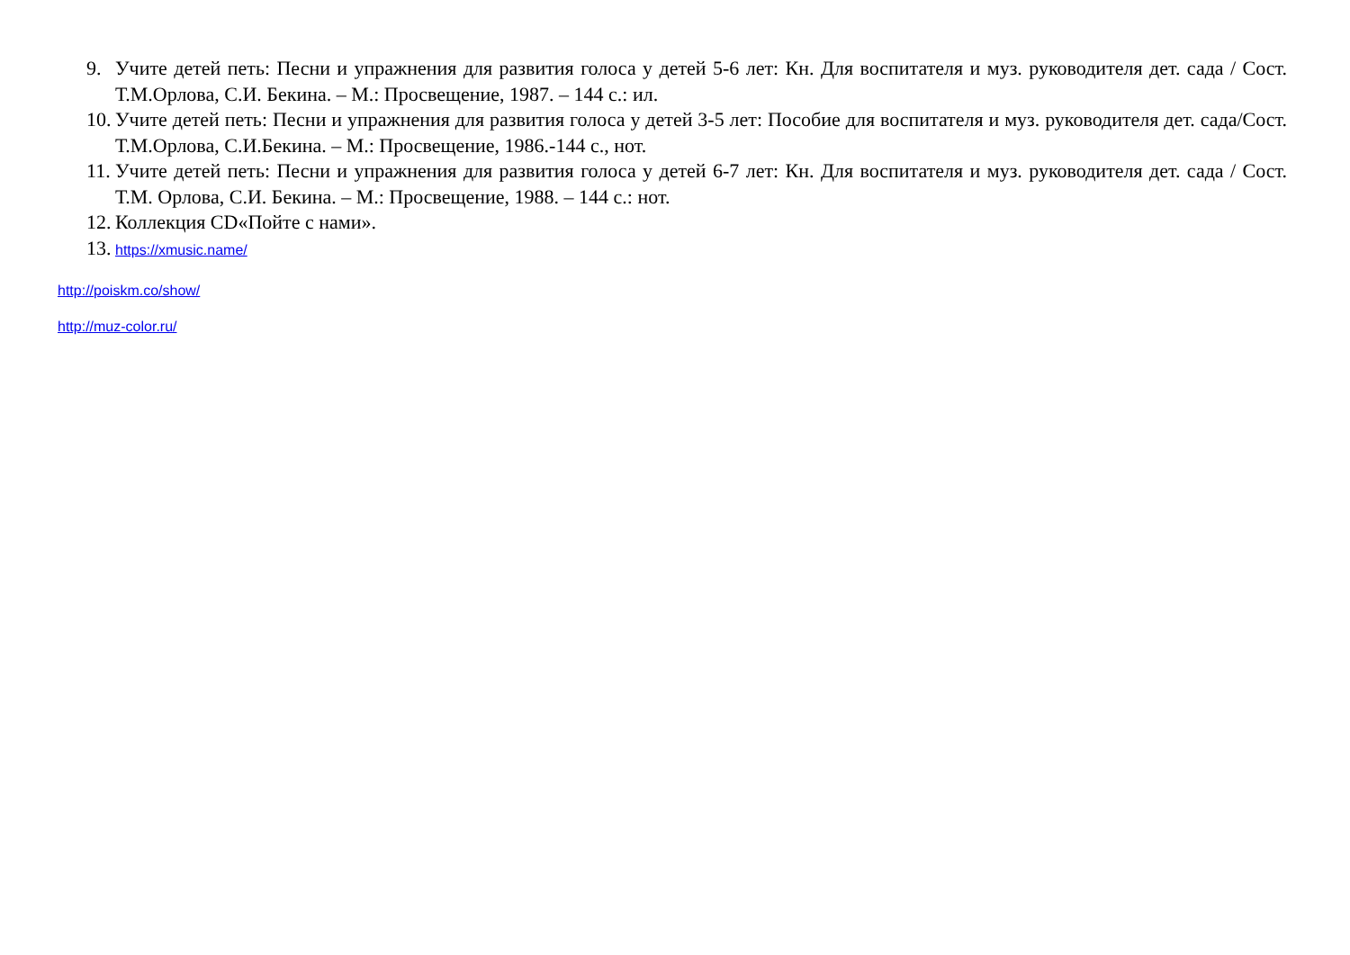9. Учите детей петь: Песни и упражнения для развития голоса у детей 5-6 лет: Кн. Для воспитателя и муз. руководителя дет. сада / Сост. Т.М.Орлова, С.И. Бекина. – М.: Просвещение, 1987. – 144 с.: ил.
10. Учите детей петь: Песни и упражнения для развития голоса у детей 3-5 лет: Пособие для воспитателя и муз. руководителя дет. сада/Сост. Т.М.Орлова, С.И.Бекина. – М.: Просвещение, 1986.-144 с., нот.
11. Учите детей петь: Песни и упражнения для развития голоса у детей 6-7 лет: Кн. Для воспитателя и муз. руководителя дет. сада / Сост. Т.М. Орлова, С.И. Бекина. – М.: Просвещение, 1988. – 144 с.: нот.
12. Коллекция CD«Пойте с нами».
13. https://xmusic.name/
http://poiskm.co/show/
http://muz-color.ru/